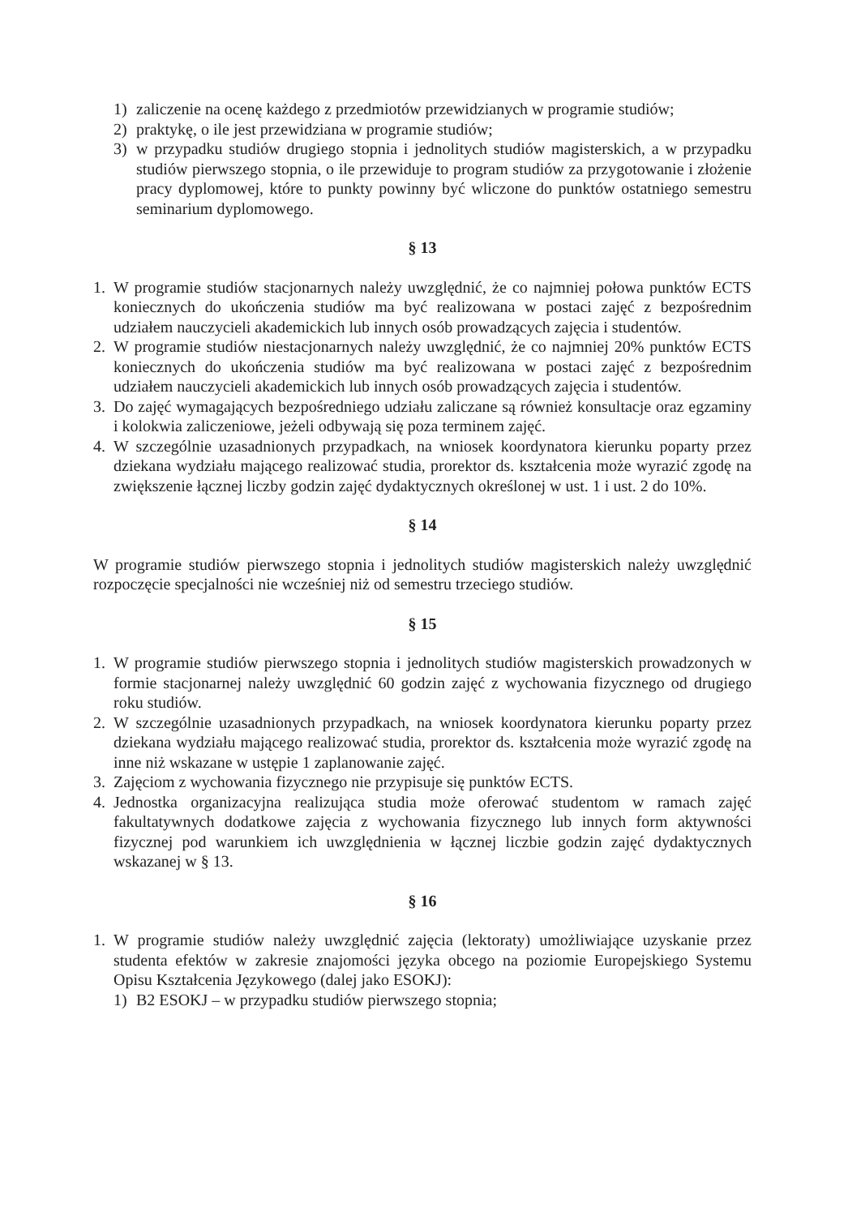1) zaliczenie na ocenę każdego z przedmiotów przewidzianych w programie studiów;
2) praktykę, o ile jest przewidziana w programie studiów;
3) w przypadku studiów drugiego stopnia i jednolitych studiów magisterskich, a w przypadku studiów pierwszego stopnia, o ile przewiduje to program studiów za przygotowanie i złożenie pracy dyplomowej, które to punkty powinny być wliczone do punktów ostatniego semestru seminarium dyplomowego.
§ 13
1. W programie studiów stacjonarnych należy uwzględnić, że co najmniej połowa punktów ECTS koniecznych do ukończenia studiów ma być realizowana w postaci zajęć z bezpośrednim udziałem nauczycieli akademickich lub innych osób prowadzących zajęcia i studentów.
2. W programie studiów niestacjonarnych należy uwzględnić, że co najmniej 20% punktów ECTS koniecznych do ukończenia studiów ma być realizowana w postaci zajęć z bezpośrednim udziałem nauczycieli akademickich lub innych osób prowadzących zajęcia i studentów.
3. Do zajęć wymagających bezpośredniego udziału zaliczane są również konsultacje oraz egzaminy i kolokwia zaliczeniowe, jeżeli odbywają się poza terminem zajęć.
4. W szczególnie uzasadnionych przypadkach, na wniosek koordynatora kierunku poparty przez dziekana wydziału mającego realizować studia, prorektor ds. kształcenia może wyrazić zgodę na zwiększenie łącznej liczby godzin zajęć dydaktycznych określonej w ust. 1 i ust. 2 do 10%.
§ 14
W programie studiów pierwszego stopnia i jednolitych studiów magisterskich należy uwzględnić rozpoczęcie specjalności nie wcześniej niż od semestru trzeciego studiów.
§ 15
1. W programie studiów pierwszego stopnia i jednolitych studiów magisterskich prowadzonych w formie stacjonarnej należy uwzględnić 60 godzin zajęć z wychowania fizycznego od drugiego roku studiów.
2. W szczególnie uzasadnionych przypadkach, na wniosek koordynatora kierunku poparty przez dziekana wydziału mającego realizować studia, prorektor ds. kształcenia może wyrazić zgodę na inne niż wskazane w ustępie 1 zaplanowanie zajęć.
3. Zajęciom z wychowania fizycznego nie przypisuje się punktów ECTS.
4. Jednostka organizacyjna realizująca studia może oferować studentom w ramach zajęć fakultatywnych dodatkowe zajęcia z wychowania fizycznego lub innych form aktywności fizycznej pod warunkiem ich uwzględnienia w łącznej liczbie godzin zajęć dydaktycznych wskazanej w § 13.
§ 16
1. W programie studiów należy uwzględnić zajęcia (lektoraty) umożliwiające uzyskanie przez studenta efektów w zakresie znajomości języka obcego na poziomie Europejskiego Systemu Opisu Kształcenia Językowego (dalej jako ESOKJ):
1) B2 ESOKJ – w przypadku studiów pierwszego stopnia;